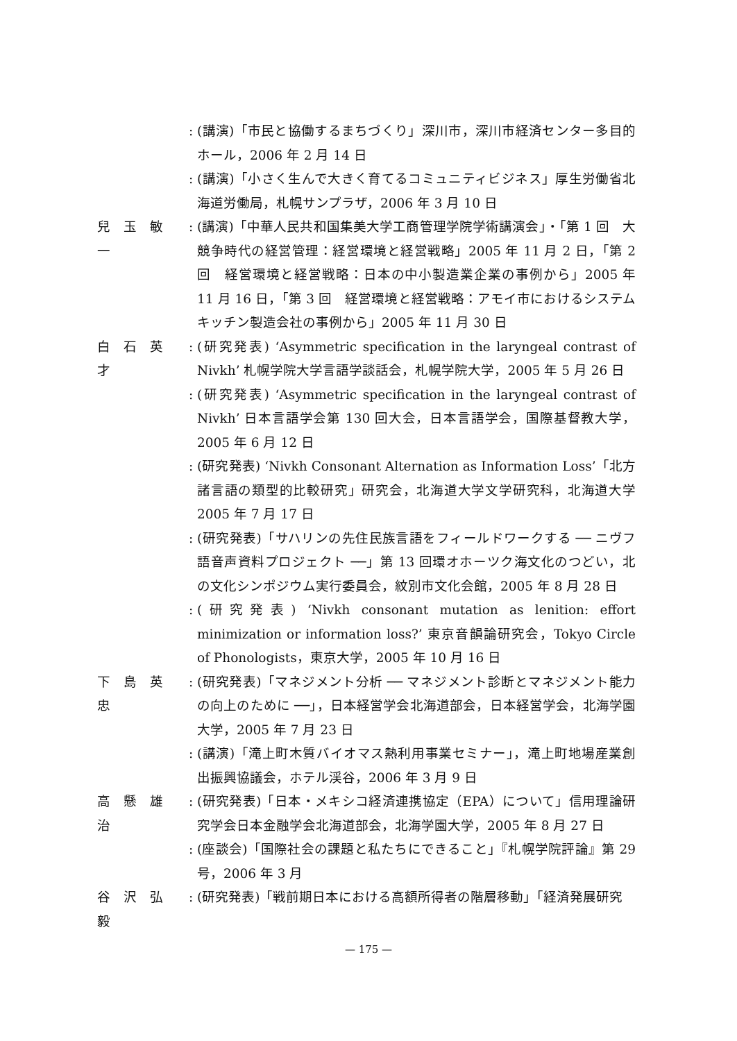: (講演)「市民と協働するまちづくり」深川市，深川市経済センター多目的ホール，2006 年 2 月 14 日
: (講演)「小さく生んで大きく育てるコミュニティビジネス」厚生労働省北海道労働局，札幌サンプラザ，2006 年 3 月 10 日
兒　玉　敏　一: (講演)「中華人民共和国集美大学工商管理学院学術講演会」・「第 1 回　大競争時代の経営管理：経営環境と経営戦略」2005 年 11 月 2 日，「第 2 回　経営環境と経営戦略：日本の中小製造業企業の事例から」2005 年 11 月 16 日，「第 3 回　経営環境と経営戦略：アモイ市におけるシステムキッチン製造会社の事例から」2005 年 11 月 30 日
白　石　英　才: (研究発表) ‘Asymmetric specification in the laryngeal contrast of Nivkh’ 札幌学院大学言語学談話会，札幌学院大学，2005 年 5 月 26 日
: (研究発表) ‘Asymmetric specification in the laryngeal contrast of Nivkh’ 日本言語学会第 130 回大会，日本言語学会，国際基督教大学，2005 年 6 月 12 日
: (研究発表) ‘Nivkh Consonant Alternation as Information Loss’「北方諸言語の類型的比較研究」研究会，北海道大学文学研究科，北海道大学 2005 年 7 月 17 日
: (研究発表)「サハリンの先住民族言語をフィールドワークする ── ニヴフ語音声資料プロジェクト ──」第 13 回環オホーツク海文化のつどい，北の文化シンポジウム実行委員会，紋別市文化会館，2005 年 8 月 28 日
: (研究発表) ‘Nivkh consonant mutation as lenition: effort minimization or information loss?’ 東京音韻論研究会，Tokyo Circle of Phonologists，東京大学，2005 年 10 月 16 日
下　島　英　忠: (研究発表)「マネジメント分析 ── マネジメント診断とマネジメント能力の向上のために ──」，日本経営学会北海道部会，日本経営学会，北海学園大学，2005 年 7 月 23 日
: (講演)「滝上町木質バイオマス熱利用事業セミナー」，滝上町地場産業創出振興協議会，ホテル渓谷，2006 年 3 月 9 日
高　懸　雄　治: (研究発表)「日本・メキシコ経済連携協定（EPA）について」信用理論研究学会日本金融学会北海道部会，北海学園大学，2005 年 8 月 27 日
: (座談会)「国際社会の課題と私たちにできること」『札幌学院評論』第 29 号，2006 年 3 月
谷　沢　弘　毅: (研究発表)「戦前期日本における高額所得者の階層移動」「経済発展研究
— 175 —